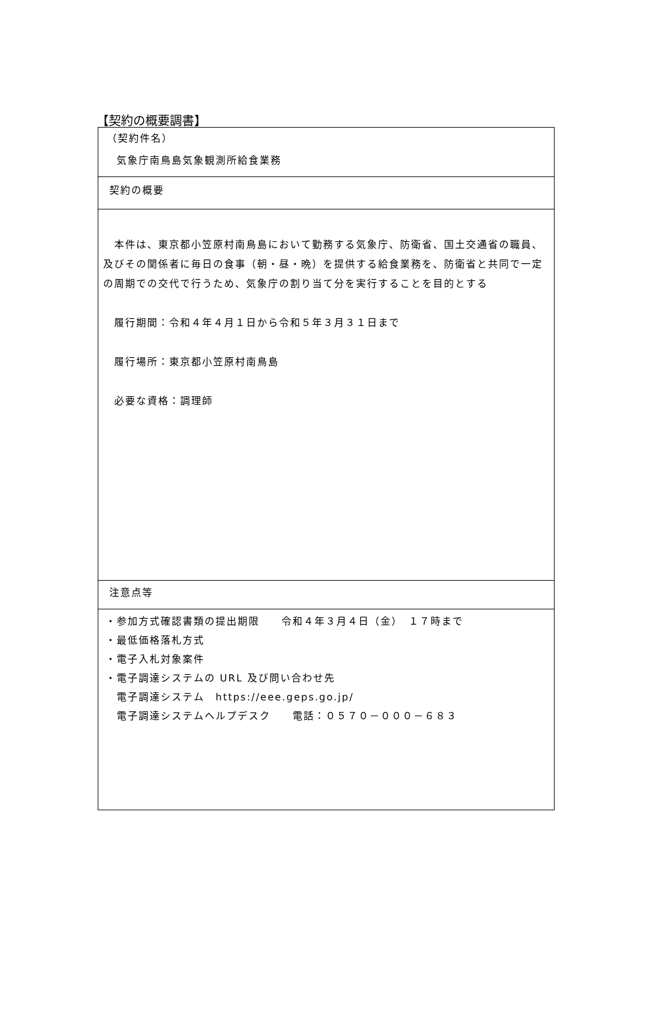【契約の概要調書】
| （契約件名） 気象庁南鳥島気象観測所給食業務 |
| 契約の概要 |
| 本件は、東京都小笠原村南鳥島において勤務する気象庁、防衛省、国土交通省の職員、及びその関係者に毎日の食事（朝・昼・晩）を提供する給食業務を、防衛省と共同で一定の周期での交代で行うため、気象庁の割り当て分を実行することを目的とする 履行期間：令和４年４月１日から令和５年３月３１日まで 履行場所：東京都小笠原村南鳥島 必要な資格：調理師 |
| 注意点等 |
| ・参加方式確認書類の提出期限 令和４年３月４日（金） １７時まで ・最低価格落札方式 ・電子入札対象案件 ・電子調達システムの URL 及び問い合わせ先 電子調達システム https://eee.geps.go.jp/ 電子調達システムヘルプデスク 電話：０５７０－０００－６８３ |